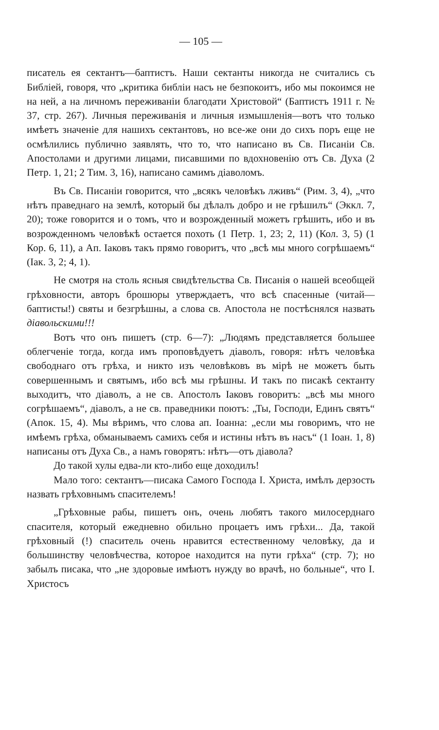— 105 —
писатель ея сектантъ—баптистъ. Наши сектанты никогда не считались съ Библiей, говоря, что „критика библiи насъ не безпокоитъ, ибо мы покоимся не на ней, а на личномъ переживанiи благодати Христовой“ (Баптистъ 1911 г. № 37, стр. 267). Личныя переживанiя и личныя измышленiя—вотъ что только имѣетъ значенiе для нашихъ сектантовъ, но все-же они до сихъ поръ еще не осмѣлились публично заявлять, что то, что написано въ Св. Писанiи Св. Апостолами и другими лицами, писавшими по вдохновенiю отъ Св. Духа (2 Петр. 1, 21; 2 Тим. 3, 16), написано самимъ дiаволомъ.
Въ Св. Писанiи говорится, что „всякъ человѣкъ лживъ“ (Рим. 3, 4), „что нѣтъ праведнаго на землѣ, который бы дѣлалъ добро и не грѣшилъ“ (Эккл. 7, 20); тоже говорится и о томъ, что и возрожденный можетъ грѣшить, ибо и въ возрожденномъ человѣкѣ остается похоть (1 Петр. 1, 23; 2, 11) (Кол. 3, 5) (1 Кор. 6, 11), а Ап. Iаковъ такъ прямо говоритъ, что „всѣ мы много согрѣшаемъ“ (Iак. 3, 2; 4, 1).
Не смотря на столь ясныя свидѣтельства Св. Писанiя о нашей всеобщей грѣховности, авторъ брошюры утверждаетъ, что всѣ спасенные (читай—баптисты!) святы и безгрѣшны, а слова св. Апостола не постѣснялся назвать дiавольскими!!!
Вотъ что онъ пишетъ (стр. 6—7): „Людямъ представляется большее облегченiе тогда, когда имъ проповѣдуетъ дiаволъ, говоря: нѣтъ человѣка свободнаго отъ грѣха, и никто изъ человѣковъ въ мiрѣ не можетъ быть совершеннымъ и святымъ, ибо всѣ мы грѣшны. И такъ по писакѣ сектанту выходитъ, что дiаволъ, а не св. Апостолъ Iаковъ говоритъ: „всѣ мы много согрѣшаемъ“, дiаволъ, а не св. праведники поютъ: „Ты, Господи, Единъ святъ“ (Апок. 15, 4). Мы вѣримъ, что слова ап. Iоанна: „если мы говоримъ, что не имѣемъ грѣха, обманываемъ самихъ себя и истины нѣтъ въ насъ“ (1 Iоан. 1, 8) написаны отъ Духа Св., а намъ говорятъ: нѣтъ—отъ дiавола?
До такой хулы едва-ли кто-либо еще доходилъ!
Мало того: сектантъ—писака Самого Господа I. Христа, имѣлъ дерзость назвать грѣховнымъ спасителемъ!
„Грѣховные рабы, пишетъ онъ, очень любятъ такого милосерднаго спасителя, который ежедневно обильно процаетъ имъ грѣхи... Да, такой грѣховный (!) спаситель очень нравится естественному человѣку, да и большинству человѣчества, которое находится на пути грѣха“ (стр. 7); но забылъ писака, что „не здоровые имѣютъ нужду во врачѣ, но больные“, что I. Христосъ